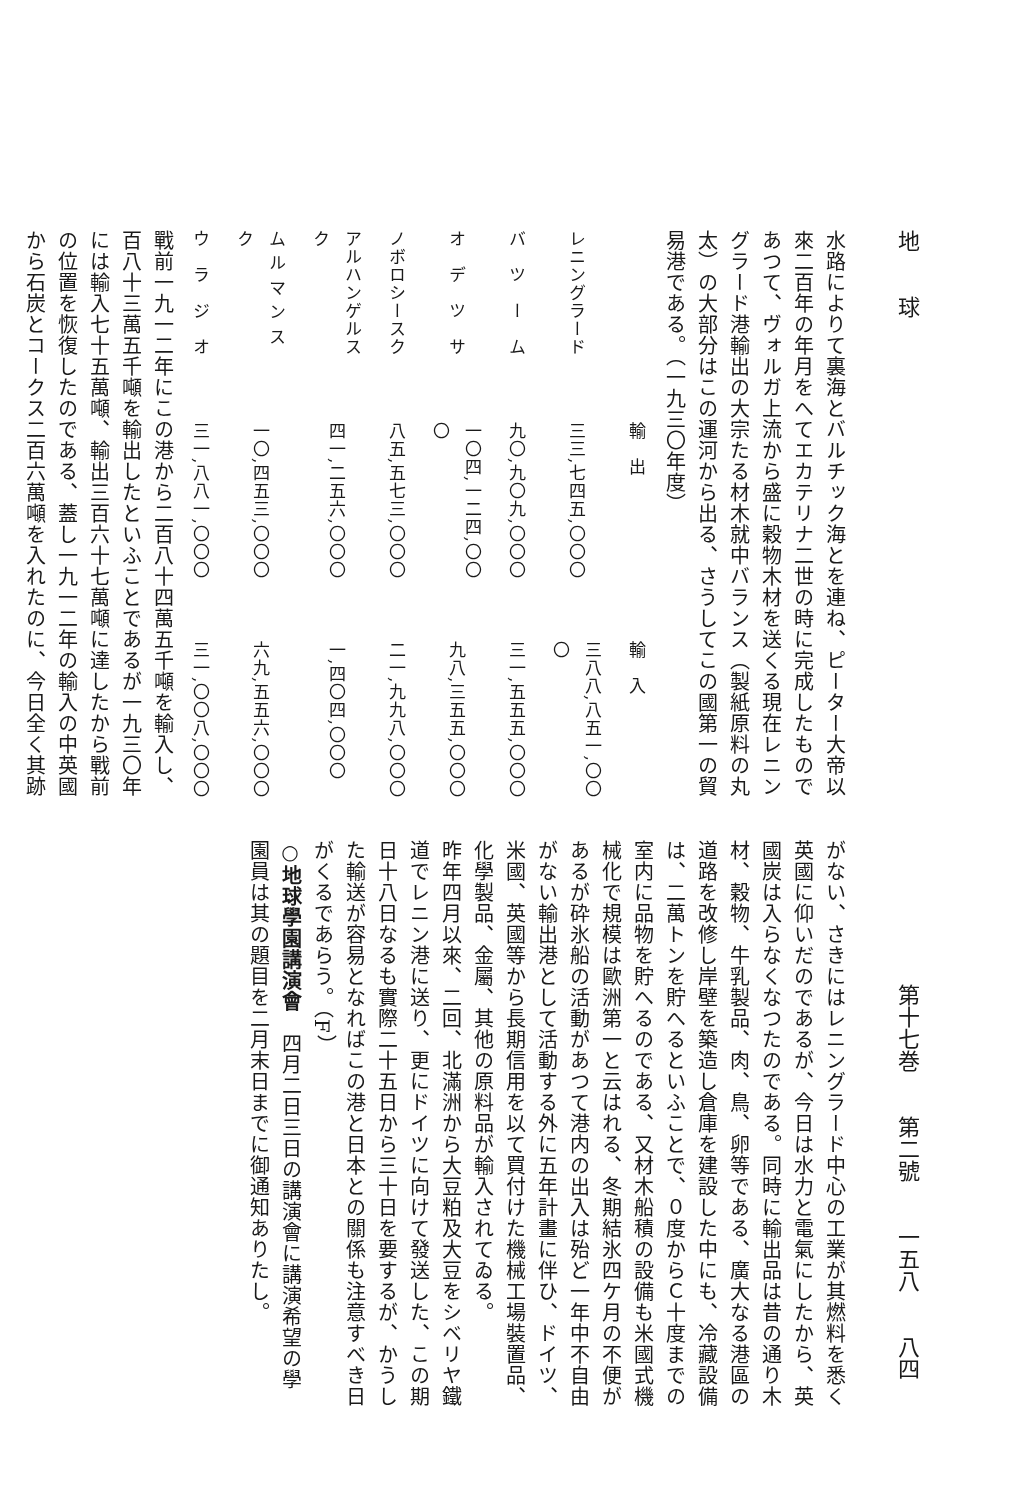地　　球 第十七巻　　第二號　　一五八　　八四
水路によりて裏海とバルチック海とを連ね、ピーター大帝以來二百年の年月をへてエカテリナ二世の時に完成したものであつて、ヴォルガ上流から盛に穀物木材を送くる現在レニングラード港輸出の大宗たる材木就中バランス（製紙原料の丸太）の大部分はこの運河から出る、さうしてこの國第一の貿易港である。（一九三〇年度）
| | 輸 出 | 輸 入 |
| --- | --- | --- |
| レニングラード | 三三,七四五,〇〇〇 | 三八八,八五一,〇〇〇 |
| バ ツ ー ム | 九〇,九〇九,〇〇〇 | 三一,五五五,〇〇〇 |
| オ デ ツ サ | 一〇四,一二四,〇〇〇 | 九八,三五五,〇〇〇 |
| ノボロシースク | 八五,五七三,〇〇〇 | 二一,九九八,〇〇〇 |
| アルハンゲルスク | 四一,二五六,〇〇〇 | 一,四〇四,〇〇〇 |
| ム ル マ ン ス ク | 一〇,四五三,〇〇〇 | 六九,五五六,〇〇〇 |
| ウ ラ ジ オ | 三一,八八一,〇〇〇 | 三一,〇〇八,〇〇〇 |
戰前一九一二年にこの港から二百八十四萬五千噸を輸入し、百八十三萬五千噸を輸出したといふことであるが一九三〇年には輸入七十五萬噸、輸出三百六十七萬噸に達したから戰前の位置を恢復したのである、蓋し一九一二年の輸入の中英國から石炭とコークス二百六萬噸を入れたのに、今日全く其跡
がない、さきにはレニングラード中心の工業が其燃料を悉く英國に仰いだのであるが、今日は水力と電氣にしたから、英國炭は入らなくなつたのである。同時に輸出品は昔の通り木材、穀物、牛乳製品、肉、鳥、卵等である、廣大なる港區の道路を改修し岸壁を築造し倉庫を建設した中にも、冷藏設備は、二萬トンを貯へるといふことで、０度からＣ十度までの室内に品物を貯へるのである、又材木船積の設備も米國式機械化で規模は歐洲第一と云はれる、冬期結氷四ケ月の不便があるが砕氷船の活動があつて港内の出入は殆ど一年中不自由がない輸出港として活動する外に五年計畫に伴ひ、ドイツ、米國、英國等から長期信用を以て買付けた機械工場裝置品、化學製品、金屬、其他の原料品が輸入されてゐる。
昨年四月以來、二回、北滿洲から大豆粕及大豆をシベリヤ鐵道でレニン港に送り、更にドイツに向けて發送した、この期日十八日なるも實際二十五日から三十日を要するが、かうした輸送が容易となればこの港と日本との關係も注意すべき日がくるであらう。（F）
○地球學園講演會　四月二日三日の講演會に講演希望の學園員は其の題目を二月末日までに御通知ありたし。